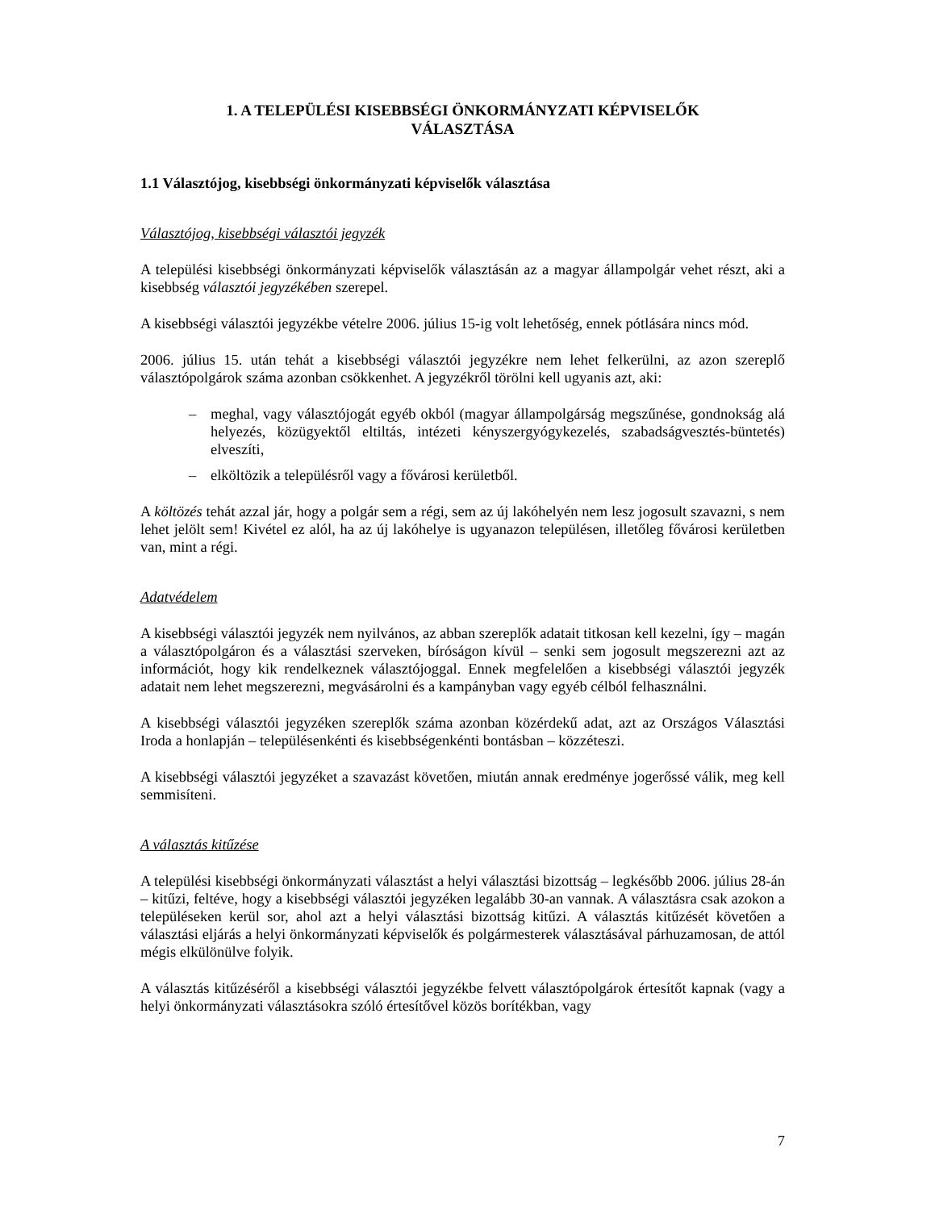1. A TELEPÜLÉSI KISEBBSÉGI ÖNKORMÁNYZATI KÉPVISELŐK
VÁLASZTÁSA
1.1 Választójog, kisebbségi önkormányzati képviselők választása
Választójog, kisebbségi választói jegyzék
A települési kisebbségi önkormányzati képviselők választásán az a magyar állampolgár vehet részt, aki a kisebbség választói jegyzékében szerepel.
A kisebbségi választói jegyzékbe vételre 2006. július 15-ig volt lehetőség, ennek pótlására nincs mód.
2006. július 15. után tehát a kisebbségi választói jegyzékre nem lehet felkerülni, az azon szereplő választópolgárok száma azonban csökkenhet. A jegyzékről törölni kell ugyanis azt, aki:
– meghal, vagy választójogát egyéb okból (magyar állampolgárság megszűnése, gondnokság alá helyezés, közügyektől eltiltás, intézeti kényszergyógykezelés, szabadságvesztés-büntetés) elveszíti,
– elköltözik a településről vagy a fővárosi kerületből.
A költözés tehát azzal jár, hogy a polgár sem a régi, sem az új lakóhelyén nem lesz jogosult szavazni, s nem lehet jelölt sem! Kivétel ez alól, ha az új lakóhelye is ugyanazon településen, illetőleg fővárosi kerületben van, mint a régi.
Adatvédelem
A kisebbségi választói jegyzék nem nyilvános, az abban szereplők adatait titkosan kell kezelni, így – magán a választópolgáron és a választási szerveken, bíróságon kívül – senki sem jogosult megszerezni azt az információt, hogy kik rendelkeznek választójoggal. Ennek megfelelően a kisebbségi választói jegyzék adatait nem lehet megszerezni, megvásárolni és a kampányban vagy egyéb célból felhasználni.
A kisebbségi választói jegyzéken szereplők száma azonban közérdekű adat, azt az Országos Választási Iroda a honlapján – településenkénti és kisebbségenkénti bontásban – közzéteszi.
A kisebbségi választói jegyzéket a szavazást követően, miután annak eredménye jogerőssé válik, meg kell semmisíteni.
A választás kitűzése
A települési kisebbségi önkormányzati választást a helyi választási bizottság – legkésőbb 2006. július 28-án – kitűzi, feltéve, hogy a kisebbségi választói jegyzéken legalább 30-an vannak. A választásra csak azokon a településeken kerül sor, ahol azt a helyi választási bizottság kitűzi. A választás kitűzését követően a választási eljárás a helyi önkormányzati képviselők és polgármesterek választásával párhuzamosan, de attól mégis elkülönülve folyik.
A választás kitűzéséről a kisebbségi választói jegyzékbe felvett választópolgárok értesítőt kapnak (vagy a helyi önkormányzati választásokra szóló értesítővel közös borítékban, vagy
7